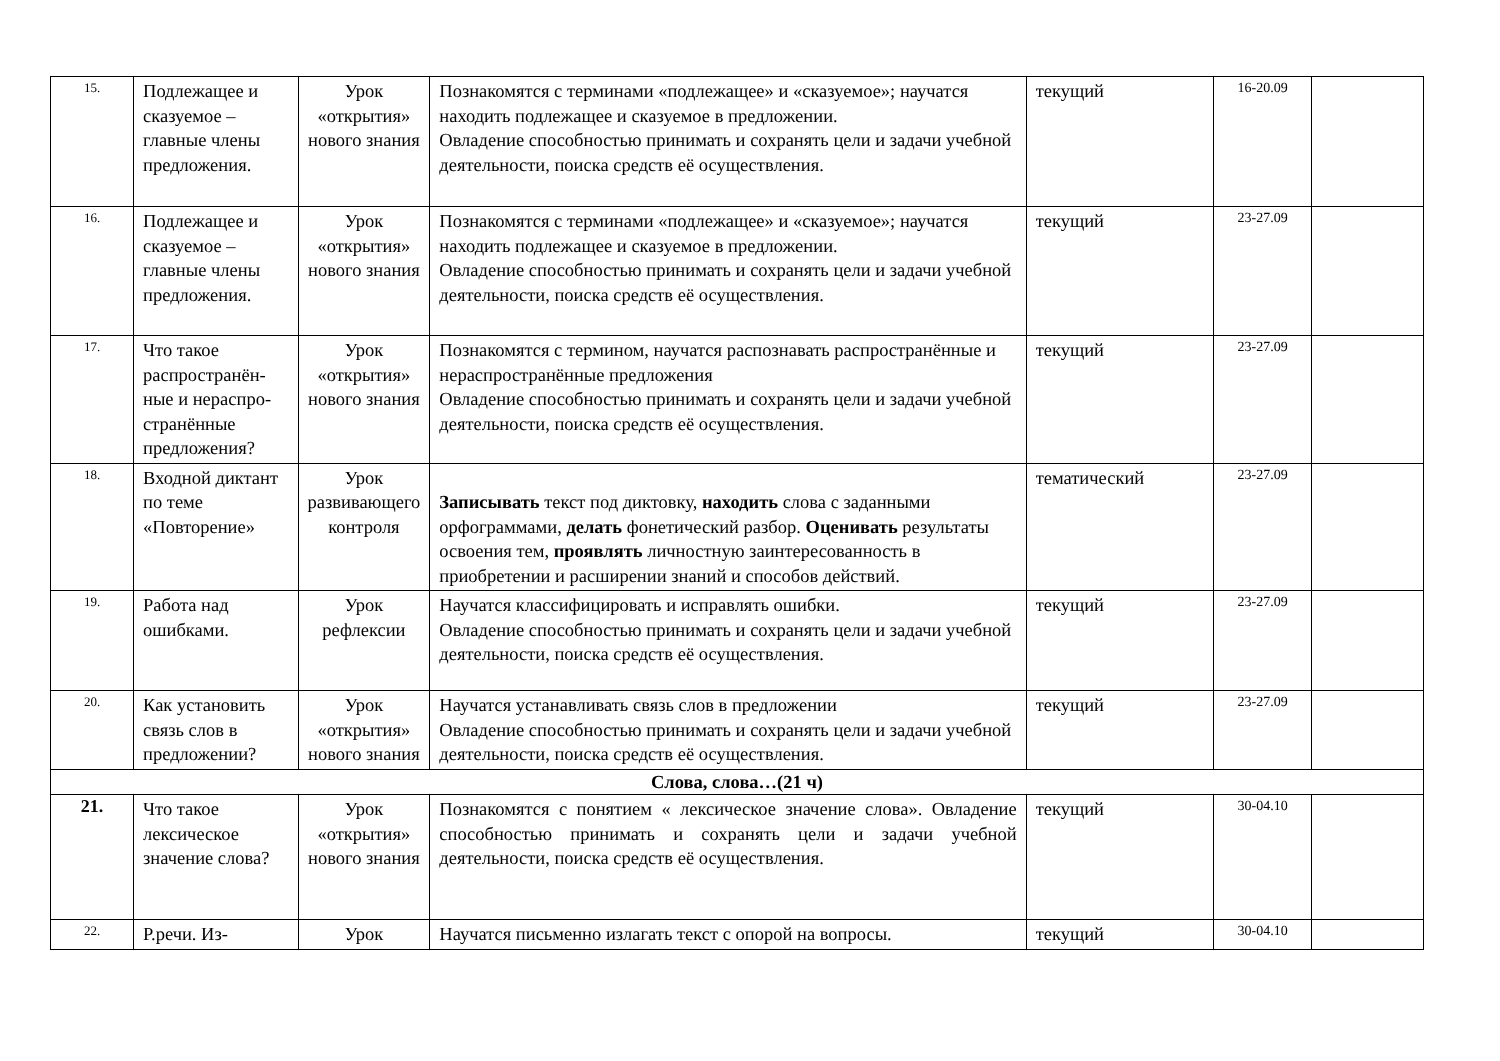| 15. | Подлежащее и сказуемое – главные члены предложения. | Урок «открытия» нового знания | Познакомятся с терминами «подлежащее» и «сказуемое»; научатся находить подлежащее и сказуемое в предложении. Овладение способностью принимать и сохранять цели и задачи учебной деятельности, поиска средств её осуществления. | текущий | 16-20.09 | |
| 16. | Подлежащее и сказуемое – главные члены предложения. | Урок «открытия» нового знания | Познакомятся с терминами «подлежащее» и «сказуемое»; научатся находить подлежащее и сказуемое в предложении. Овладение способностью принимать и сохранять цели и задачи учебной деятельности, поиска средств её осуществления. | текущий | 23-27.09 | |
| 17. | Что такое распространён-ные и нераспро-странённые предложения? | Урок «открытия» нового знания | Познакомятся с термином, научатся распознавать распространённые и нераспространённые предложения Овладение способностью принимать и сохранять цели и задачи учебной деятельности, поиска средств её осуществления. | текущий | 23-27.09 | |
| 18. | Входной диктант по теме «Повторение» | Урок развивающего контроля | Записывать текст под диктовку, находить слова с заданными орфограммами, делать фонетический разбор. Оценивать результаты освоения тем, проявлять личностную заинтересованность в приобретении и расширении знаний и способов действий. | тематический | 23-27.09 | |
| 19. | Работа над ошибками. | Урок рефлексии | Научатся классифицировать и исправлять ошибки. Овладение способностью принимать и сохранять цели и задачи учебной деятельности, поиска средств её осуществления. | текущий | 23-27.09 | |
| 20. | Как установить связь слов в предложении? | Урок «открытия» нового знания | Научатся устанавливать связь слов в предложении Овладение способностью принимать и сохранять цели и задачи учебной деятельности, поиска средств её осуществления. | текущий | 23-27.09 | |
| Слова, слова…(21 ч) | | | | | | |
| 21. | Что такое лексическое значение слова? | Урок «открытия» нового знания | Познакомятся с понятием « лексическое значение слова». Овладение способностью принимать и сохранять цели и задачи учебной деятельности, поиска средств её осуществления. | текущий | 30-04.10 | |
| 22. | Р.речи. Из- | Урок | Научатся письменно излагать текст с опорой на вопросы. | текущий | 30-04.10 | |